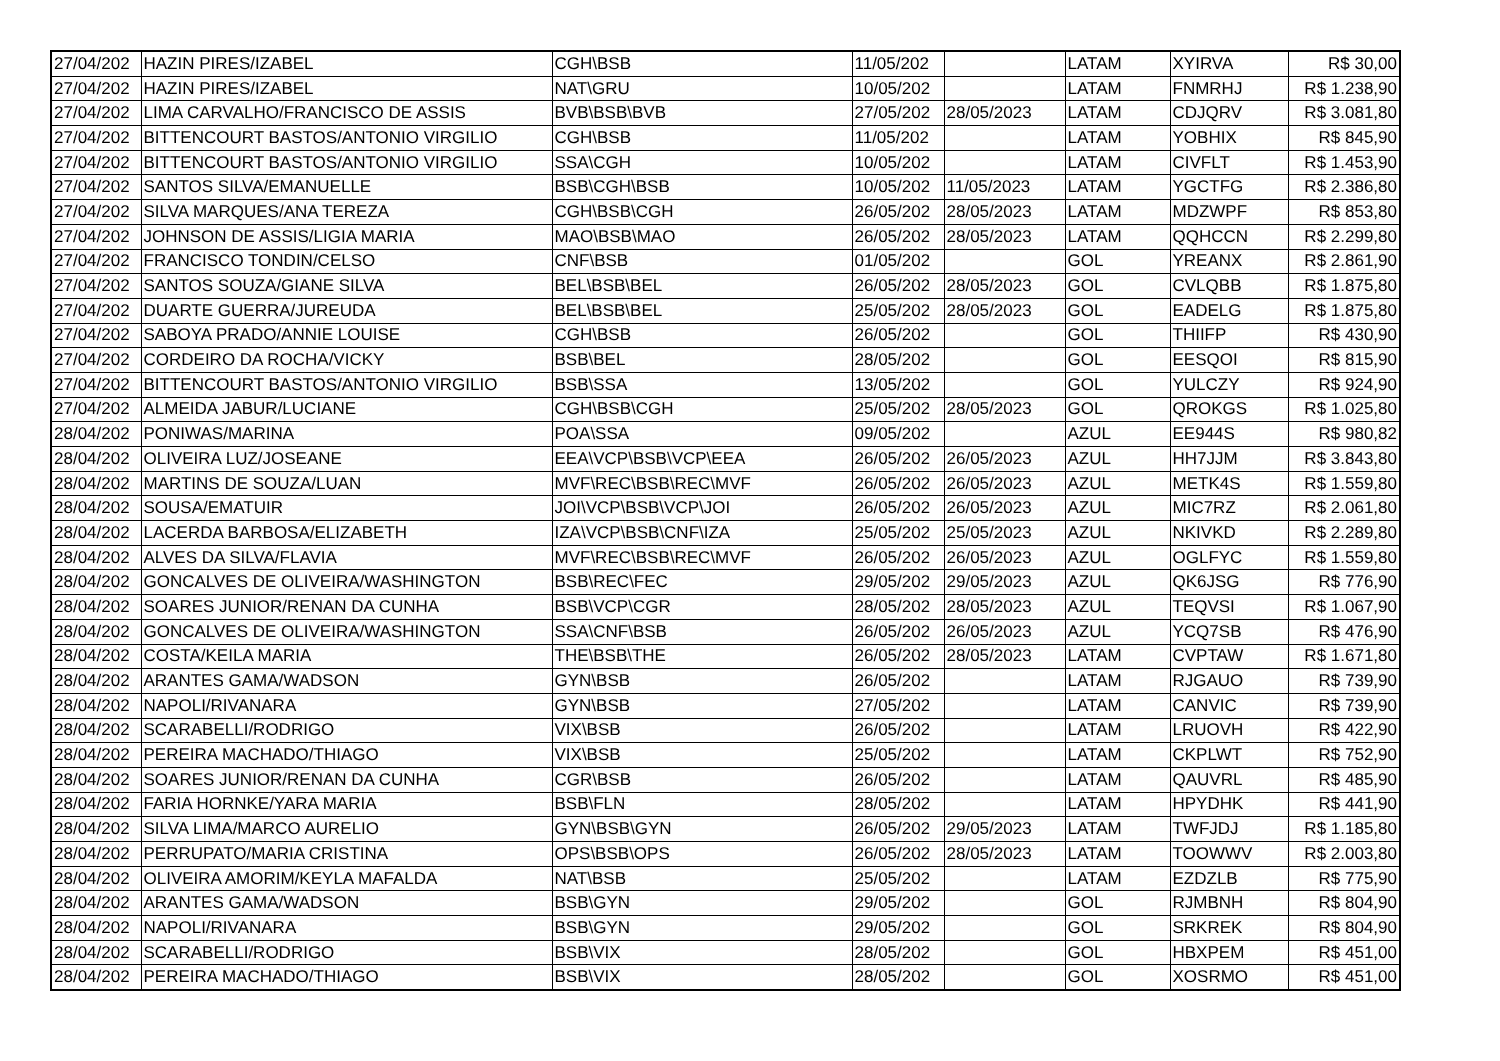| 27/04/202 | HAZIN PIRES/IZABEL | CGH\BSB | 11/05/202 | | LATAM | XYIRVA | R$ 30,00 |
| 27/04/202 | HAZIN PIRES/IZABEL | NAT\GRU | 10/05/202 | | LATAM | FNMRHJ | R$ 1.238,90 |
| 27/04/202 | LIMA CARVALHO/FRANCISCO DE ASSIS | BVB\BSB\BVB | 27/05/202 | 28/05/2023 | LATAM | CDJQRV | R$ 3.081,80 |
| 27/04/202 | BITTENCOURT BASTOS/ANTONIO VIRGILIO | CGH\BSB | 11/05/202 | | LATAM | YOBHIX | R$ 845,90 |
| 27/04/202 | BITTENCOURT BASTOS/ANTONIO VIRGILIO | SSA\CGH | 10/05/202 | | LATAM | CIVFLT | R$ 1.453,90 |
| 27/04/202 | SANTOS SILVA/EMANUELLE | BSB\CGH\BSB | 10/05/202 | 11/05/2023 | LATAM | YGCTFG | R$ 2.386,80 |
| 27/04/202 | SILVA MARQUES/ANA TEREZA | CGH\BSB\CGH | 26/05/202 | 28/05/2023 | LATAM | MDZWPF | R$ 853,80 |
| 27/04/202 | JOHNSON DE ASSIS/LIGIA MARIA | MAO\BSB\MAO | 26/05/202 | 28/05/2023 | LATAM | QQHCCN | R$ 2.299,80 |
| 27/04/202 | FRANCISCO TONDIN/CELSO | CNF\BSB | 01/05/202 | | GOL | YREANX | R$ 2.861,90 |
| 27/04/202 | SANTOS SOUZA/GIANE SILVA | BEL\BSB\BEL | 26/05/202 | 28/05/2023 | GOL | CVLQBB | R$ 1.875,80 |
| 27/04/202 | DUARTE GUERRA/JUREUDA | BEL\BSB\BEL | 25/05/202 | 28/05/2023 | GOL | EADELG | R$ 1.875,80 |
| 27/04/202 | SABOYA PRADO/ANNIE LOUISE | CGH\BSB | 26/05/202 | | GOL | THIIFP | R$ 430,90 |
| 27/04/202 | CORDEIRO DA ROCHA/VICKY | BSB\BEL | 28/05/202 | | GOL | EESQOI | R$ 815,90 |
| 27/04/202 | BITTENCOURT BASTOS/ANTONIO VIRGILIO | BSB\SSA | 13/05/202 | | GOL | YULCZY | R$ 924,90 |
| 27/04/202 | ALMEIDA JABUR/LUCIANE | CGH\BSB\CGH | 25/05/202 | 28/05/2023 | GOL | QROKGS | R$ 1.025,80 |
| 28/04/202 | PONIWAS/MARINA | POA\SSA | 09/05/202 | | AZUL | EE944S | R$ 980,82 |
| 28/04/202 | OLIVEIRA LUZ/JOSEANE | EEA\VCP\BSB\VCP\EEA | 26/05/202 | 26/05/2023 | AZUL | HH7JJM | R$ 3.843,80 |
| 28/04/202 | MARTINS DE SOUZA/LUAN | MVF\REC\BSB\REC\MVF | 26/05/202 | 26/05/2023 | AZUL | METK4S | R$ 1.559,80 |
| 28/04/202 | SOUSA/EMATUIR | JOI\VCP\BSB\VCP\JOI | 26/05/202 | 26/05/2023 | AZUL | MIC7RZ | R$ 2.061,80 |
| 28/04/202 | LACERDA BARBOSA/ELIZABETH | IZA\VCP\BSB\CNF\IZA | 25/05/202 | 25/05/2023 | AZUL | NKIVKD | R$ 2.289,80 |
| 28/04/202 | ALVES DA SILVA/FLAVIA | MVF\REC\BSB\REC\MVF | 26/05/202 | 26/05/2023 | AZUL | OGLFYC | R$ 1.559,80 |
| 28/04/202 | GONCALVES DE OLIVEIRA/WASHINGTON | BSB\REC\FEC | 29/05/202 | 29/05/2023 | AZUL | QK6JSG | R$ 776,90 |
| 28/04/202 | SOARES JUNIOR/RENAN DA CUNHA | BSB\VCP\CGR | 28/05/202 | 28/05/2023 | AZUL | TEQVSI | R$ 1.067,90 |
| 28/04/202 | GONCALVES DE OLIVEIRA/WASHINGTON | SSA\CNF\BSB | 26/05/202 | 26/05/2023 | AZUL | YCQ7SB | R$ 476,90 |
| 28/04/202 | COSTA/KEILA MARIA | THE\BSB\THE | 26/05/202 | 28/05/2023 | LATAM | CVPTAW | R$ 1.671,80 |
| 28/04/202 | ARANTES GAMA/WADSON | GYN\BSB | 26/05/202 | | LATAM | RJGAUO | R$ 739,90 |
| 28/04/202 | NAPOLI/RIVANARA | GYN\BSB | 27/05/202 | | LATAM | CANVIC | R$ 739,90 |
| 28/04/202 | SCARABELLI/RODRIGO | VIX\BSB | 26/05/202 | | LATAM | LRUOVH | R$ 422,90 |
| 28/04/202 | PEREIRA MACHADO/THIAGO | VIX\BSB | 25/05/202 | | LATAM | CKPLWT | R$ 752,90 |
| 28/04/202 | SOARES JUNIOR/RENAN DA CUNHA | CGR\BSB | 26/05/202 | | LATAM | QAUVRL | R$ 485,90 |
| 28/04/202 | FARIA HORNKE/YARA MARIA | BSB\FLN | 28/05/202 | | LATAM | HPYDHK | R$ 441,90 |
| 28/04/202 | SILVA LIMA/MARCO AURELIO | GYN\BSB\GYN | 26/05/202 | 29/05/2023 | LATAM | TWFJDJ | R$ 1.185,80 |
| 28/04/202 | PERRUPATO/MARIA CRISTINA | OPS\BSB\OPS | 26/05/202 | 28/05/2023 | LATAM | TOOWWV | R$ 2.003,80 |
| 28/04/202 | OLIVEIRA AMORIM/KEYLA MAFALDA | NAT\BSB | 25/05/202 | | LATAM | EZDZLB | R$ 775,90 |
| 28/04/202 | ARANTES GAMA/WADSON | BSB\GYN | 29/05/202 | | GOL | RJMBNH | R$ 804,90 |
| 28/04/202 | NAPOLI/RIVANARA | BSB\GYN | 29/05/202 | | GOL | SRKREK | R$ 804,90 |
| 28/04/202 | SCARABELLI/RODRIGO | BSB\VIX | 28/05/202 | | GOL | HBXPEM | R$ 451,00 |
| 28/04/202 | PEREIRA MACHADO/THIAGO | BSB\VIX | 28/05/202 | | GOL | XOSRMO | R$ 451,00 |